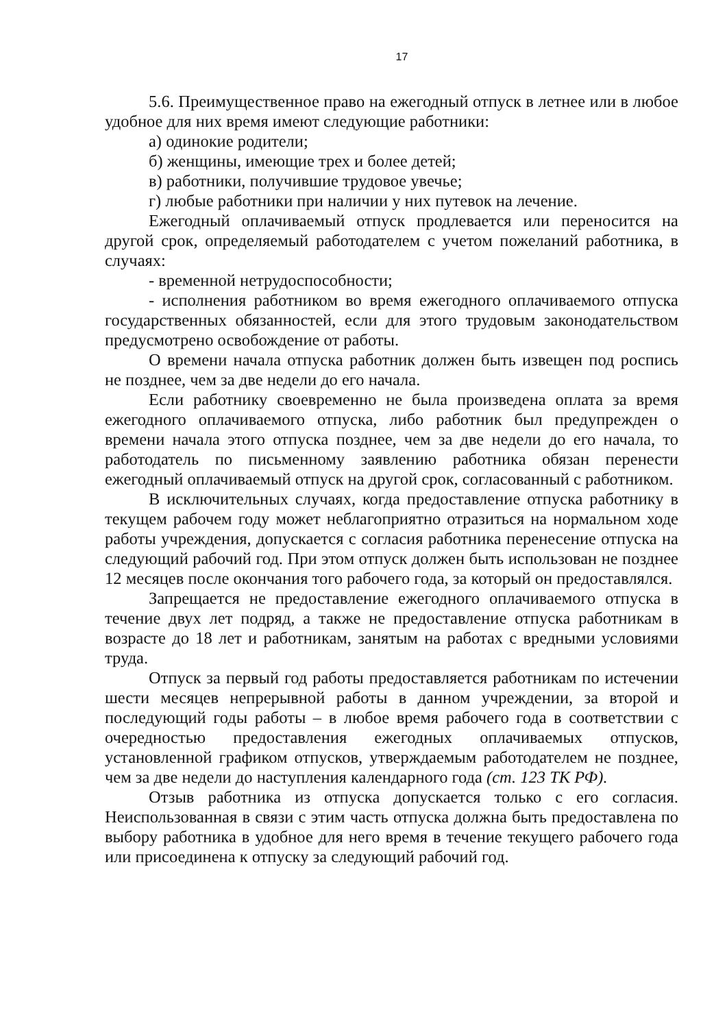17
5.6. Преимущественное право на ежегодный отпуск в летнее или в любое удобное для них время имеют следующие работники:
а) одинокие родители;
б) женщины, имеющие трех и более детей;
в) работники, получившие трудовое увечье;
г) любые работники при наличии у них путевок на лечение.
Ежегодный оплачиваемый отпуск продлевается или переносится на другой срок, определяемый работодателем с учетом пожеланий работника, в случаях:
- временной нетрудоспособности;
- исполнения работником во время ежегодного оплачиваемого отпуска государственных обязанностей, если для этого трудовым законодательством предусмотрено освобождение от работы.
О времени начала отпуска работник должен быть извещен под роспись не позднее, чем за две недели до его начала.
Если работнику своевременно не была произведена оплата за время ежегодного оплачиваемого отпуска, либо работник был предупрежден о времени начала этого отпуска позднее, чем за две недели до его начала, то работодатель по письменному заявлению работника обязан перенести ежегодный оплачиваемый отпуск на другой срок, согласованный с работником.
В исключительных случаях, когда предоставление отпуска работнику в текущем рабочем году может неблагоприятно отразиться на нормальном ходе работы учреждения, допускается с согласия работника перенесение отпуска на следующий рабочий год. При этом отпуск должен быть использован не позднее 12 месяцев после окончания того рабочего года, за который он предоставлялся.
Запрещается не предоставление ежегодного оплачиваемого отпуска в течение двух лет подряд, а также не предоставление отпуска работникам в возрасте до 18 лет и работникам, занятым на работах с вредными условиями труда.
Отпуск за первый год работы предоставляется работникам по истечении шести месяцев непрерывной работы в данном учреждении, за второй и последующий годы работы – в любое время рабочего года в соответствии с очередностью предоставления ежегодных оплачиваемых отпусков, установленной графиком отпусков, утверждаемым работодателем не позднее, чем за две недели до наступления календарного года (ст. 123 ТК РФ).
Отзыв работника из отпуска допускается только с его согласия. Неиспользованная в связи с этим часть отпуска должна быть предоставлена по выбору работника в удобное для него время в течение текущего рабочего года или присоединена к отпуску за следующий рабочий год.